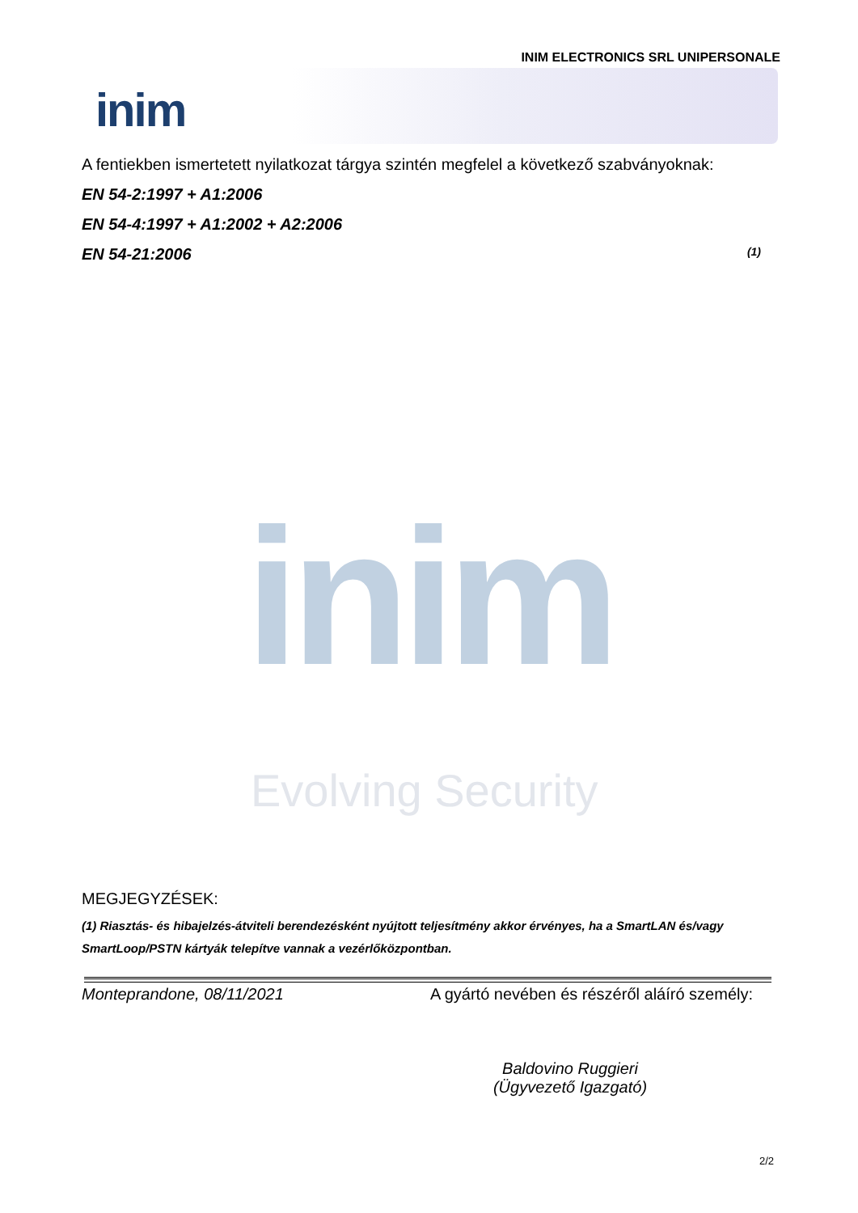INIM ELECTRONICS SRL UNIPERSONALE
inim
A fentiekben ismertetett nyilatkozat tárgya szintén megfelel a következő szabványoknak:
EN 54-2:1997 + A1:2006
EN 54-4:1997 + A1:2002 + A2:2006
EN 54-21:2006 (1)
inim
Evolving Security
MEGJEGYZÉSEK:
(1) Riasztás- és hibajelzés-átviteli berendezésként nyújtott teljesítmény akkor érvényes, ha a SmartLAN és/vagy SmartLoop/PSTN kártyák telepítve vannak a vezérlőközpontban.
Monteprandone, 08/11/2021 A gyártó nevében és részéről aláíró személy:
Baldovino Ruggieri
(Ügyvezető Igazgató)
2/2